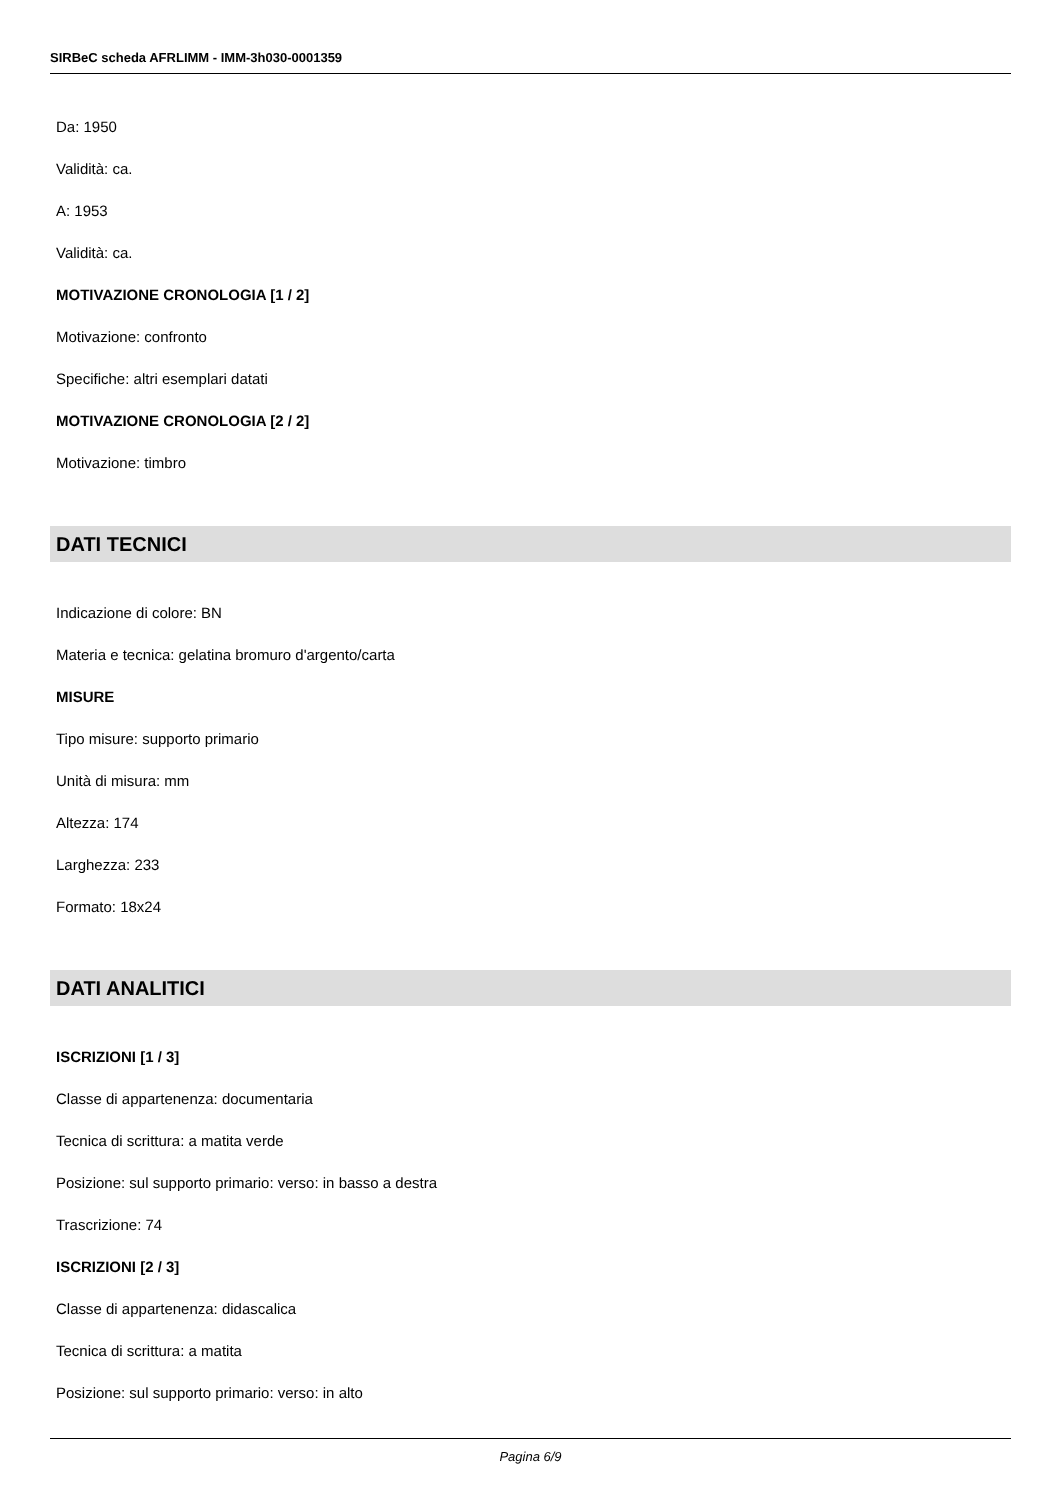SIRBeC scheda AFRLIMM - IMM-3h030-0001359
Da: 1950
Validità: ca.
A: 1953
Validità: ca.
MOTIVAZIONE CRONOLOGIA [1 / 2]
Motivazione: confronto
Specifiche: altri esemplari datati
MOTIVAZIONE CRONOLOGIA [2 / 2]
Motivazione: timbro
DATI TECNICI
Indicazione di colore: BN
Materia e tecnica: gelatina bromuro d'argento/carta
MISURE
Tipo misure: supporto primario
Unità di misura: mm
Altezza: 174
Larghezza: 233
Formato: 18x24
DATI ANALITICI
ISCRIZIONI [1 / 3]
Classe di appartenenza: documentaria
Tecnica di scrittura: a matita verde
Posizione: sul supporto primario: verso: in basso a destra
Trascrizione: 74
ISCRIZIONI [2 / 3]
Classe di appartenenza: didascalica
Tecnica di scrittura: a matita
Posizione: sul supporto primario: verso: in alto
Pagina 6/9